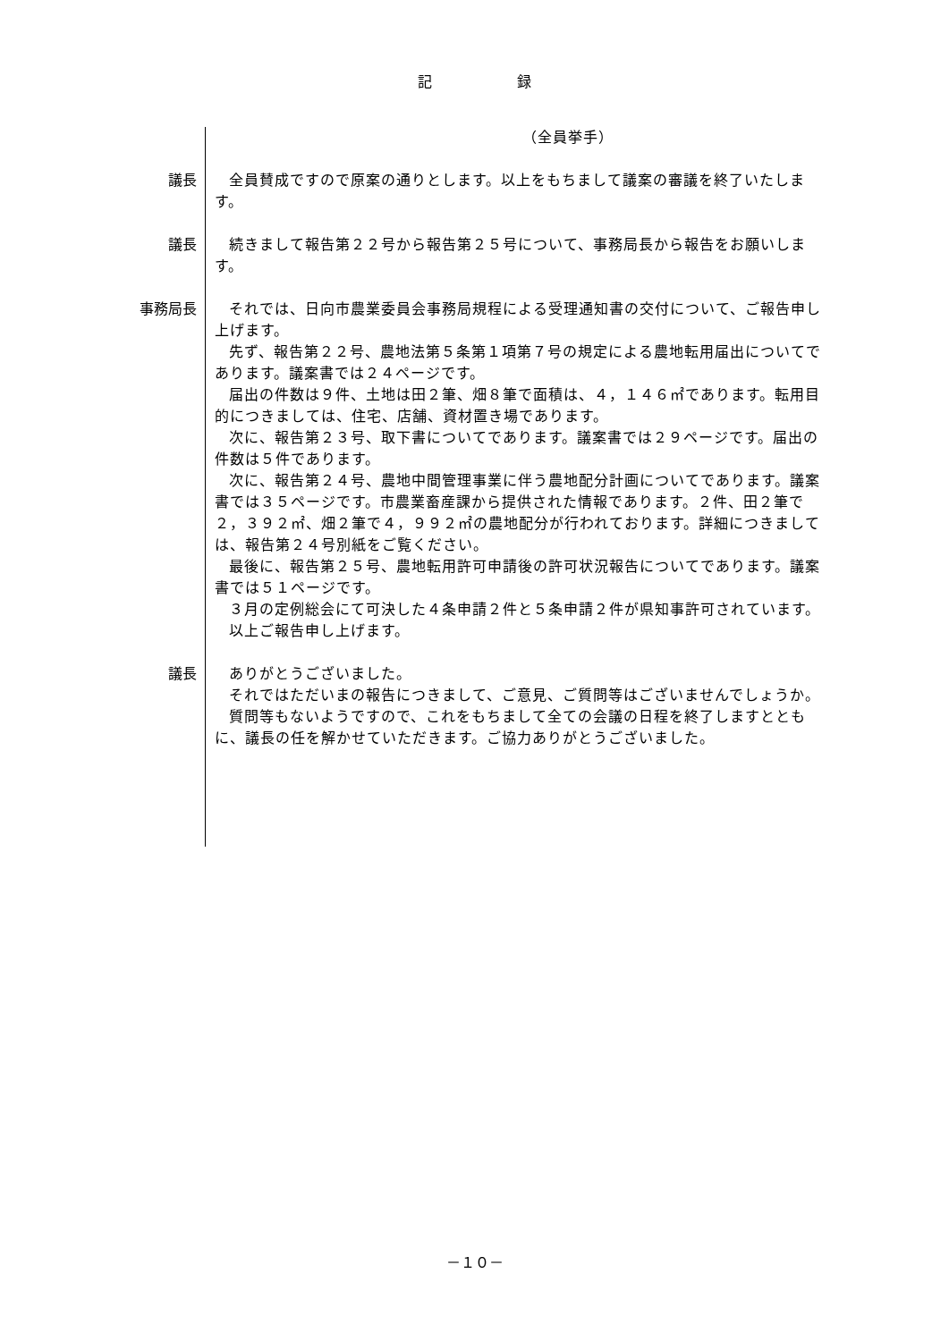記 録
（全員挙手）
議長 全員賛成ですので原案の通りとします。以上をもちまして議案の審議を終了いたします。
議長 続きまして報告第２２号から報告第２５号について、事務局長から報告をお願いします。
事務局長 それでは、日向市農業委員会事務局規程による受理通知書の交付について、ご報告申し上げます。
先ず、報告第２２号、農地法第５条第１項第７号の規定による農地転用届出についてであります。議案書では２４ページです。
届出の件数は９件、土地は田２筆、畑８筆で面積は、４，１４６㎡であります。転用目的につきましては、住宅、店舗、資材置き場であります。
次に、報告第２３号、取下書についてであります。議案書では２９ページです。届出の件数は５件であります。
次に、報告第２４号、農地中間管理事業に伴う農地配分計画についてであります。議案書では３５ページです。市農業畜産課から提供された情報であります。２件、田２筆で２，３９２㎡、畑２筆で４，９９２㎡の農地配分が行われております。詳細につきましては、報告第２４号別紙をご覧ください。
最後に、報告第２５号、農地転用許可申請後の許可状況報告についてであります。議案書では５１ページです。
３月の定例総会にて可決した４条申請２件と５条申請２件が県知事許可されています。
以上ご報告申し上げます。
議長 ありがとうございました。
それではただいまの報告につきまして、ご意見、ご質問等はございませんでしょうか。
質問等もないようですので、これをもちまして全ての会議の日程を終了しますとともに、議長の任を解かせていただきます。ご協力ありがとうございました。
－１０－